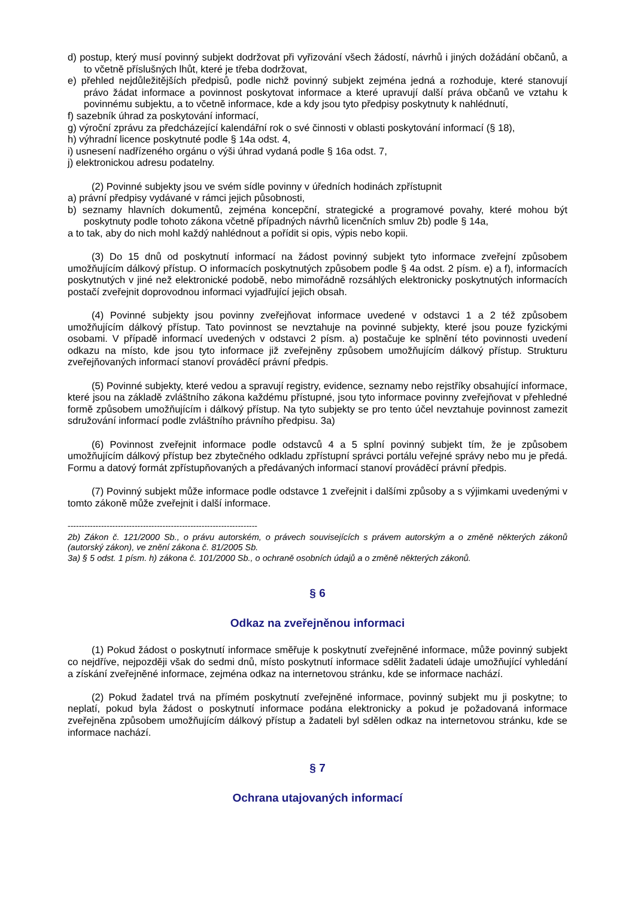d) postup, který musí povinný subjekt dodržovat při vyřizování všech žádostí, návrhů i jiných dožádání občanů, a to včetně příslušných lhůt, které je třeba dodržovat,
e) přehled nejdůležitějších předpisů, podle nichž povinný subjekt zejména jedná a rozhoduje, které stanovují právo žádat informace a povinnost poskytovat informace a které upravují další práva občanů ve vztahu k povinnému subjektu, a to včetně informace, kde a kdy jsou tyto předpisy poskytnuty k nahlédnutí,
f) sazebník úhrad za poskytování informací,
g) výroční zprávu za předcházející kalendářní rok o své činnosti v oblasti poskytování informací (§ 18),
h) výhradní licence poskytnuté podle § 14a odst. 4,
i) usnesení nadřízeného orgánu o výši úhrad vydaná podle § 16a odst. 7,
j) elektronickou adresu podatelny.
(2) Povinné subjekty jsou ve svém sídle povinny v úředních hodinách zpřístupnit
a) právní předpisy vydávané v rámci jejich působnosti,
b) seznamy hlavních dokumentů, zejména koncepční, strategické a programové povahy, které mohou být poskytnuty podle tohoto zákona včetně případných návrhů licenčních smluv 2b) podle § 14a,
a to tak, aby do nich mohl každý nahlédnout a pořídit si opis, výpis nebo kopii.
(3) Do 15 dnů od poskytnutí informací na žádost povinný subjekt tyto informace zveřejní způsobem umožňujícím dálkový přístup. O informacích poskytnutých způsobem podle § 4a odst. 2 písm. e) a f), informacích poskytnutých v jiné než elektronické podobě, nebo mimořádně rozsáhlých elektronicky poskytnutých informacích postačí zveřejnit doprovodnou informaci vyjadřující jejich obsah.
(4) Povinné subjekty jsou povinny zveřejňovat informace uvedené v odstavci 1 a 2 též způsobem umožňujícím dálkový přístup. Tato povinnost se nevztahuje na povinné subjekty, které jsou pouze fyzickými osobami. V případě informací uvedených v odstavci 2 písm. a) postačuje ke splnění této povinnosti uvedení odkazu na místo, kde jsou tyto informace již zveřejněny způsobem umožňujícím dálkový přístup. Strukturu zveřejňovaných informací stanoví prováděcí právní předpis.
(5) Povinné subjekty, které vedou a spravují registry, evidence, seznamy nebo rejstříky obsahující informace, které jsou na základě zvláštního zákona každému přístupné, jsou tyto informace povinny zveřejňovat v přehledné formě způsobem umožňujícím i dálkový přístup. Na tyto subjekty se pro tento účel nevztahuje povinnost zamezit sdružování informací podle zvláštního právního předpisu. 3a)
(6) Povinnost zveřejnit informace podle odstavců 4 a 5 splní povinný subjekt tím, že je způsobem umožňujícím dálkový přístup bez zbytečného odkladu zpřístupní správci portálu veřejné správy nebo mu je předá. Formu a datový formát zpřístupňovaných a předávaných informací stanoví prováděcí právní předpis.
(7) Povinný subjekt může informace podle odstavce 1 zveřejnit i dalšími způsoby a s výjimkami uvedenými v tomto zákoně může zveřejnit i další informace.
--------------------------------------------------------------------
2b) Zákon č. 121/2000 Sb., o právu autorském, o právech souvisejících s právem autorským a o změně některých zákonů (autorský zákon), ve znění zákona č. 81/2005 Sb.
3a) § 5 odst. 1 písm. h) zákona č. 101/2000 Sb., o ochraně osobních údajů a o změně některých zákonů.
§ 6
Odkaz na zveřejněnou informaci
(1) Pokud žádost o poskytnutí informace směřuje k poskytnutí zveřejněné informace, může povinný subjekt co nejdříve, nejpozději však do sedmi dnů, místo poskytnutí informace sdělit žadateli údaje umožňující vyhledání a získání zveřejněné informace, zejména odkaz na internetovou stránku, kde se informace nachází.
(2) Pokud žadatel trvá na přímém poskytnutí zveřejněné informace, povinný subjekt mu ji poskytne; to neplatí, pokud byla žádost o poskytnutí informace podána elektronicky a pokud je požadovaná informace zveřejněna způsobem umožňujícím dálkový přístup a žadateli byl sdělen odkaz na internetovou stránku, kde se informace nachází.
§ 7
Ochrana utajovaných informací